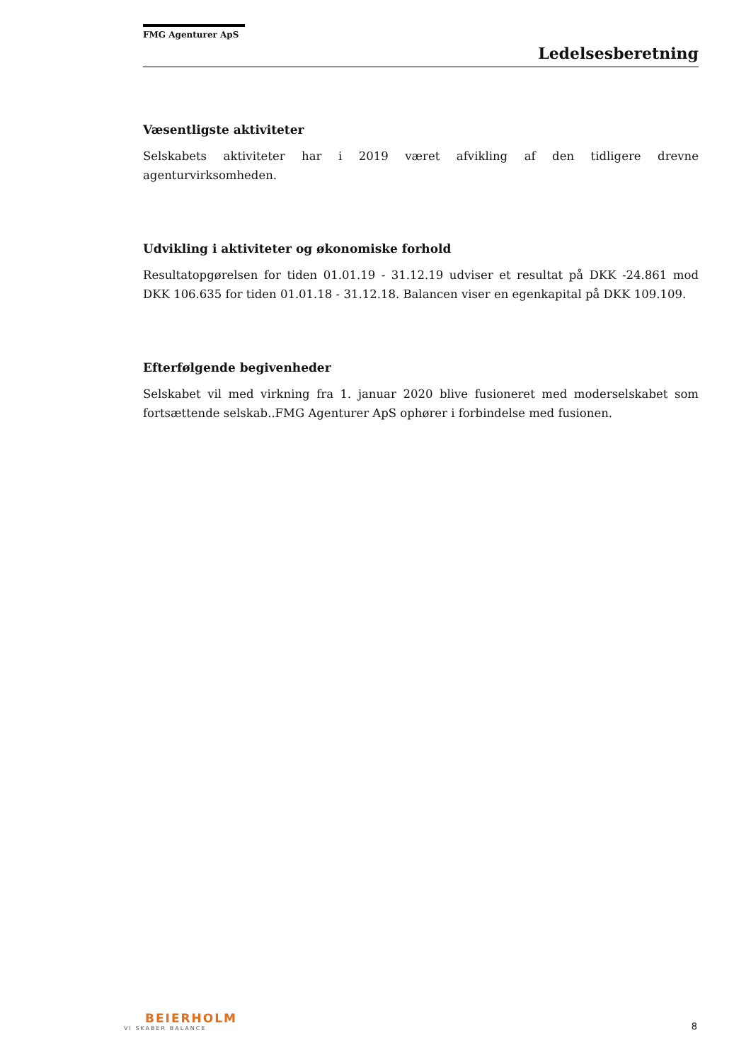FMG Agenturer ApS
Ledelsesberetning
Væsentligste aktiviteter
Selskabets aktiviteter har i 2019 været afvikling af den tidligere drevne agenturvirksomheden.
Udvikling i aktiviteter og økonomiske forhold
Resultatopgørelsen for tiden 01.01.19 - 31.12.19 udviser et resultat på DKK -24.861 mod DKK 106.635 for tiden 01.01.18 - 31.12.18. Balancen viser en egenkapital på DKK 109.109.
Efterfølgende begivenheder
Selskabet vil med virkning fra 1. januar 2020 blive fusioneret med moderselskabet som fortsættende selskab..FMG Agenturer ApS ophører i forbindelse med fusionen.
BEIERHOLM
VI SKABER BALANCE
8